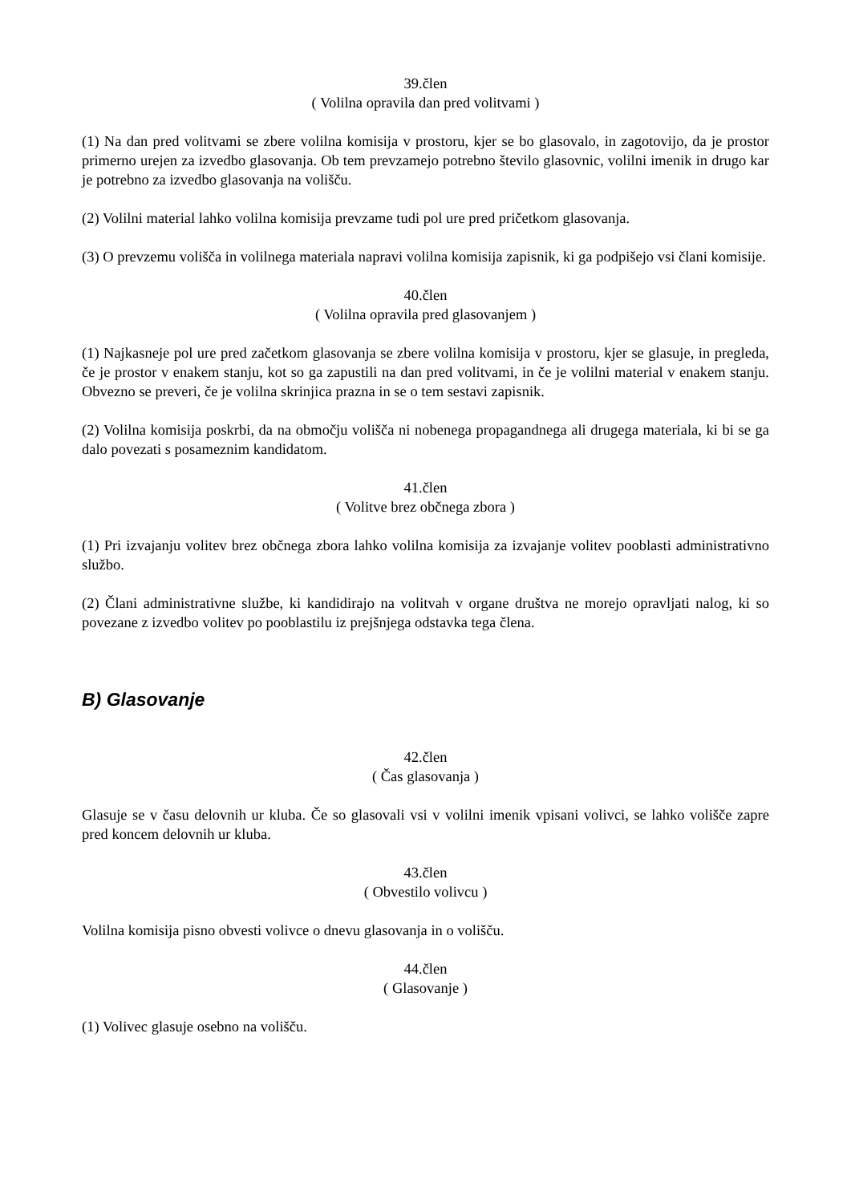39.člen
( Volilna opravila dan pred volitvami )
(1) Na dan pred volitvami se zbere volilna komisija v prostoru, kjer se bo glasovalo, in zagotovijo, da je prostor primerno urejen za izvedbo glasovanja. Ob tem prevzamejo potrebno število glasovnic, volilni imenik in drugo kar je potrebno za izvedbo glasovanja na volišču.
(2) Volilni material lahko volilna komisija prevzame tudi pol ure pred pričetkom glasovanja.
(3) O prevzemu volišča in volilnega materiala napravi volilna komisija zapisnik, ki ga podpišejo vsi člani komisije.
40.člen
( Volilna opravila pred glasovanjem )
(1) Najkasneje pol ure pred začetkom glasovanja se zbere volilna komisija v prostoru, kjer se glasuje, in pregleda, če je prostor v enakem stanju, kot so ga zapustili na dan pred volitvami, in če je volilni material v enakem stanju. Obvezno se preveri, če je volilna skrinjica prazna in se o tem sestavi zapisnik.
(2) Volilna komisija poskrbi, da na območju volišča ni nobenega propagandnega ali drugega materiala, ki bi se ga dalo povezati s posameznim kandidatom.
41.člen
( Volitve brez občnega zbora )
(1) Pri izvajanju volitev brez občnega zbora lahko volilna komisija za izvajanje volitev pooblasti administrativno službo.
(2) Člani administrativne službe, ki kandidirajo na volitvah v organe društva ne morejo opravljati nalog, ki so povezane z izvedbo volitev po pooblastilu iz prejšnjega odstavka tega člena.
B) Glasovanje
42.člen
( Čas glasovanja )
Glasuje se v času delovnih ur kluba. Če so glasovali vsi v volilni imenik vpisani volivci, se lahko volišče zapre pred koncem delovnih ur kluba.
43.člen
( Obvestilo volivcu )
Volilna komisija pisno obvesti volivce o dnevu glasovanja in o volišču.
44.člen
( Glasovanje )
(1) Volivec glasuje osebno na volišču.